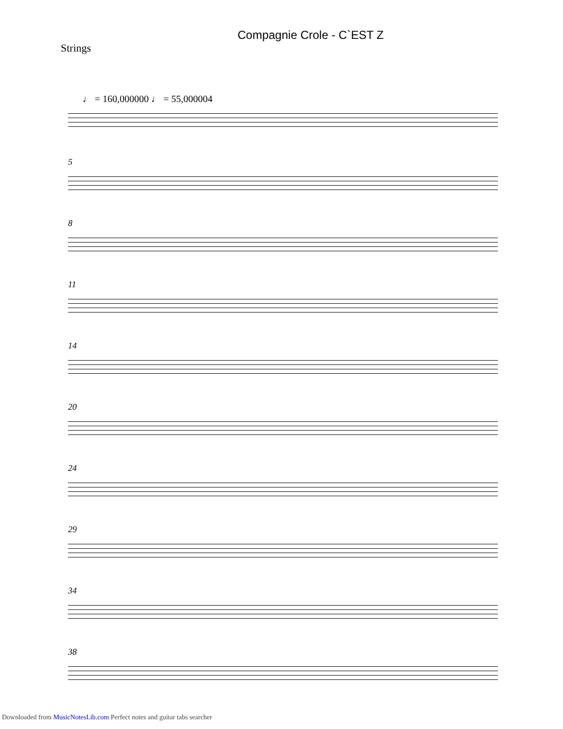Compagnie Crole - C`EST Z
Strings
♩ = 160,000000 ♩ = 55,000004
5
8
11
14
20
24
29
34
38
Downloaded from MusicNotesLib.com Perfect notes and guitar tabs searcher